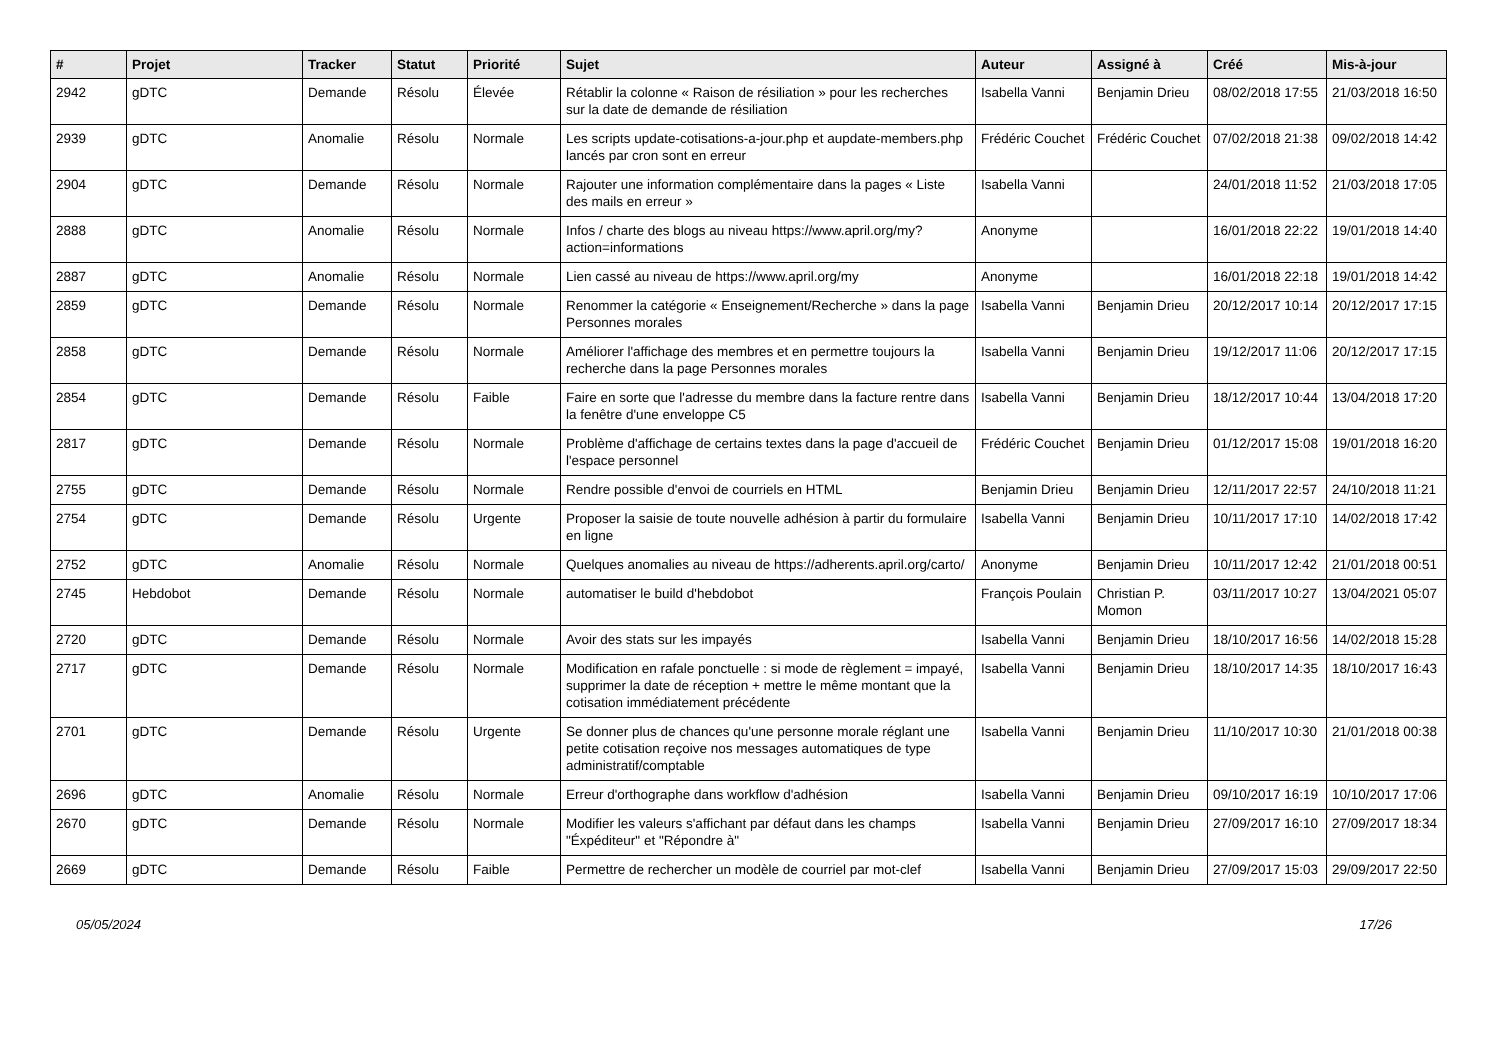| # | Projet | Tracker | Statut | Priorité | Sujet | Auteur | Assigné à | Créé | Mis-à-jour |
| --- | --- | --- | --- | --- | --- | --- | --- | --- | --- |
| 2942 | gDTC | Demande | Résolu | Élevée | Rétablir la colonne « Raison de résiliation » pour les recherches sur la date de demande de résiliation | Isabella Vanni | Benjamin Drieu | 08/02/2018 17:55 | 21/03/2018 16:50 |
| 2939 | gDTC | Anomalie | Résolu | Normale | Les scripts update-cotisations-a-jour.php et aupdate-members.php lancés par cron sont en erreur | Frédéric Couchet | Frédéric Couchet | 07/02/2018 21:38 | 09/02/2018 14:42 |
| 2904 | gDTC | Demande | Résolu | Normale | Rajouter une information complémentaire dans la pages « Liste des mails en erreur » | Isabella Vanni | | 24/01/2018 11:52 | 21/03/2018 17:05 |
| 2888 | gDTC | Anomalie | Résolu | Normale | Infos / charte des blogs au niveau https://www.april.org/my?action=informations | Anonyme | | 16/01/2018 22:22 | 19/01/2018 14:40 |
| 2887 | gDTC | Anomalie | Résolu | Normale | Lien cassé au niveau de https://www.april.org/my | Anonyme | | 16/01/2018 22:18 | 19/01/2018 14:42 |
| 2859 | gDTC | Demande | Résolu | Normale | Renommer la catégorie « Enseignement/Recherche » dans la page Personnes morales | Isabella Vanni | Benjamin Drieu | 20/12/2017 10:14 | 20/12/2017 17:15 |
| 2858 | gDTC | Demande | Résolu | Normale | Améliorer l'affichage des membres et en permettre toujours la recherche dans la page Personnes morales | Isabella Vanni | Benjamin Drieu | 19/12/2017 11:06 | 20/12/2017 17:15 |
| 2854 | gDTC | Demande | Résolu | Faible | Faire en sorte que l'adresse du membre dans la facture rentre dans la fenêtre d'une enveloppe C5 | Isabella Vanni | Benjamin Drieu | 18/12/2017 10:44 | 13/04/2018 17:20 |
| 2817 | gDTC | Demande | Résolu | Normale | Problème d'affichage de certains textes dans la page d'accueil de l'espace personnel | Frédéric Couchet | Benjamin Drieu | 01/12/2017 15:08 | 19/01/2018 16:20 |
| 2755 | gDTC | Demande | Résolu | Normale | Rendre possible d'envoi de courriels en HTML | Benjamin Drieu | Benjamin Drieu | 12/11/2017 22:57 | 24/10/2018 11:21 |
| 2754 | gDTC | Demande | Résolu | Urgente | Proposer la saisie de toute nouvelle adhésion à partir du formulaire en ligne | Isabella Vanni | Benjamin Drieu | 10/11/2017 17:10 | 14/02/2018 17:42 |
| 2752 | gDTC | Anomalie | Résolu | Normale | Quelques anomalies au niveau de https://adherents.april.org/carto/ | Anonyme | Benjamin Drieu | 10/11/2017 12:42 | 21/01/2018 00:51 |
| 2745 | Hebdobot | Demande | Résolu | Normale | automatiser le build d'hebdobot | François Poulain | Christian P. Momon | 03/11/2017 10:27 | 13/04/2021 05:07 |
| 2720 | gDTC | Demande | Résolu | Normale | Avoir des stats sur les impayés | Isabella Vanni | Benjamin Drieu | 18/10/2017 16:56 | 14/02/2018 15:28 |
| 2717 | gDTC | Demande | Résolu | Normale | Modification en rafale ponctuelle : si mode de règlement = impayé, supprimer la date de réception + mettre le même montant que la cotisation immédiatement précédente | Isabella Vanni | Benjamin Drieu | 18/10/2017 14:35 | 18/10/2017 16:43 |
| 2701 | gDTC | Demande | Résolu | Urgente | Se donner plus de chances qu'une personne morale réglant une petite cotisation reçoive nos messages automatiques de type administratif/comptable | Isabella Vanni | Benjamin Drieu | 11/10/2017 10:30 | 21/01/2018 00:38 |
| 2696 | gDTC | Anomalie | Résolu | Normale | Erreur d'orthographe dans workflow d'adhésion | Isabella Vanni | Benjamin Drieu | 09/10/2017 16:19 | 10/10/2017 17:06 |
| 2670 | gDTC | Demande | Résolu | Normale | Modifier les valeurs s'affichant par défaut dans les champs "Éxpéditeur" et "Répondre à" | Isabella Vanni | Benjamin Drieu | 27/09/2017 16:10 | 27/09/2017 18:34 |
| 2669 | gDTC | Demande | Résolu | Faible | Permettre de rechercher un modèle de courriel par mot-clef | Isabella Vanni | Benjamin Drieu | 27/09/2017 15:03 | 29/09/2017 22:50 |
05/05/2024 17/26